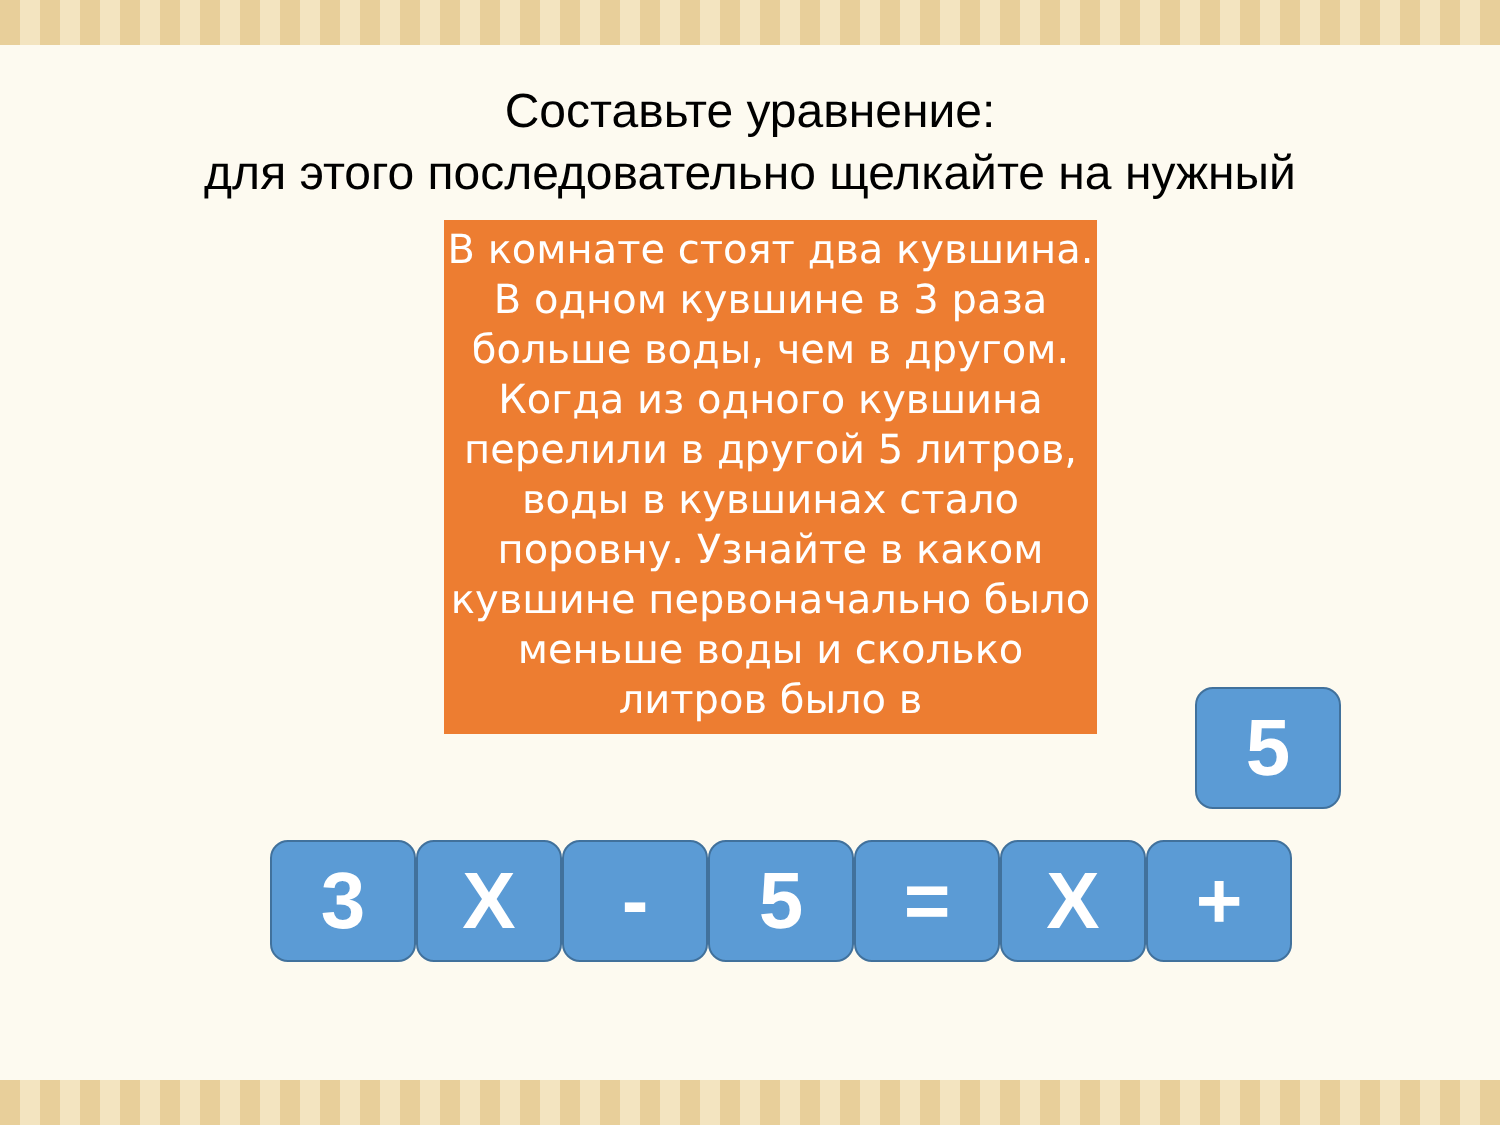Составьте уравнение:
для этого последовательно щелкайте на нужный
В комнате стоят два кувшина. В одном кувшине в 3 раза больше воды, чем в другом. Когда из одного кувшина перелили в другой 5 литров, воды в кувшинах стало поровну. Узнайте в каком кувшине первоначально было меньше воды и сколько литров было в
5
3 X - 5 = X +